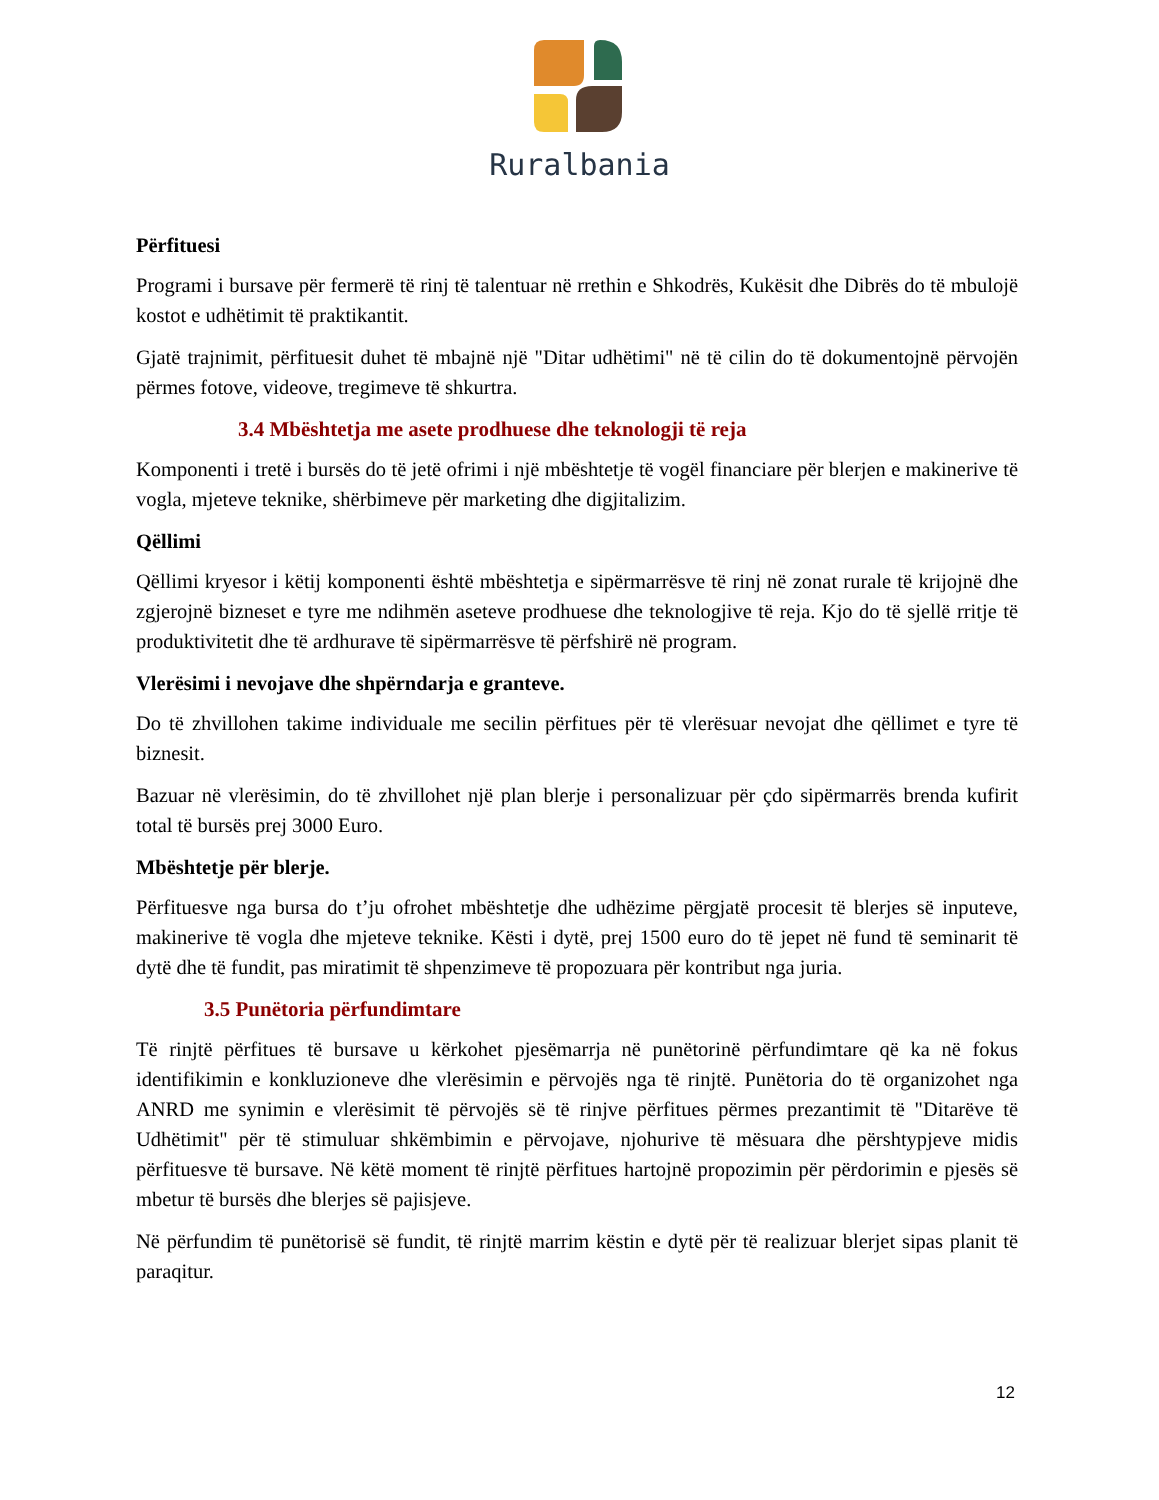Ruralbania
Përfituesi
Programi i bursave për fermerë të rinj të talentuar në rrethin e Shkodrës, Kukësit dhe Dibrës do të mbulojë kostot e udhëtimit të praktikantit.
Gjatë trajnimit, përfituesit duhet të mbajnë një "Ditar udhëtimi" në të cilin do të dokumentojnë përvojën përmes fotove, videove, tregimeve të shkurtra.
3.4 Mbështetja me asete prodhuese dhe teknologji të reja
Komponenti i tretë i bursës do të jetë ofrimi i një mbështetje të vogël financiare për blerjen e makinerive të vogla, mjeteve teknike, shërbimeve për marketing dhe digjitalizim.
Qëllimi
Qëllimi kryesor i këtij komponenti është mbështetja e sipërmarrësve të rinj në zonat rurale të krijojnë dhe zgjerojnë bizneset e tyre me ndihmën aseteve prodhuese dhe teknologjive të reja. Kjo do të sjellë rritje të produktivitetit dhe të ardhurave të sipërmarrësve të përfshirë në program.
Vlerësimi i nevojave dhe shpërndarja e granteve.
Do të zhvillohen takime individuale me secilin përfitues për të vlerësuar nevojat dhe qëllimet e tyre të biznesit.
Bazuar në vlerësimin, do të zhvillohet një plan blerje i personalizuar për çdo sipërmarrës brenda kufirit total të bursës prej 3000 Euro.
Mbështetje për blerje.
Përfituesve nga bursa do t’ju ofrohet mbështetje dhe udhëzime përgjatë procesit të blerjes së inputeve, makinerive të vogla dhe mjeteve teknike. Kësti i dytë, prej 1500 euro do të jepet në fund të seminarit të dytë dhe të fundit, pas miratimit të shpenzimeve të propozuara për kontribut nga juria.
3.5 Punëtoria përfundimtare
Të rinjtë përfitues të bursave u kërkohet pjesëmarrja në punëtorinë përfundimtare që ka në fokus identifikimin e konkluzioneve dhe vlerësimin e përvojës nga të rinjtë. Punëtoria do të organizohet nga ANRD me synimin e vlerësimit të përvojës së të rinjve përfitues përmes prezantimit të "Ditarëve të Udhëtimit" për të stimuluar shkëmbimin e përvojave, njohurive të mësuara dhe përshtypjeve midis përfituesve të bursave. Në këtë moment të rinjtë përfitues hartojnë propozimin për përdorimin e pjesës së mbetur të bursës dhe blerjes së pajisjeve.
Në përfundim të punëtorisë së fundit, të rinjtë marrim këstin e dytë për të realizuar blerjet sipas planit të paraqitur.
12